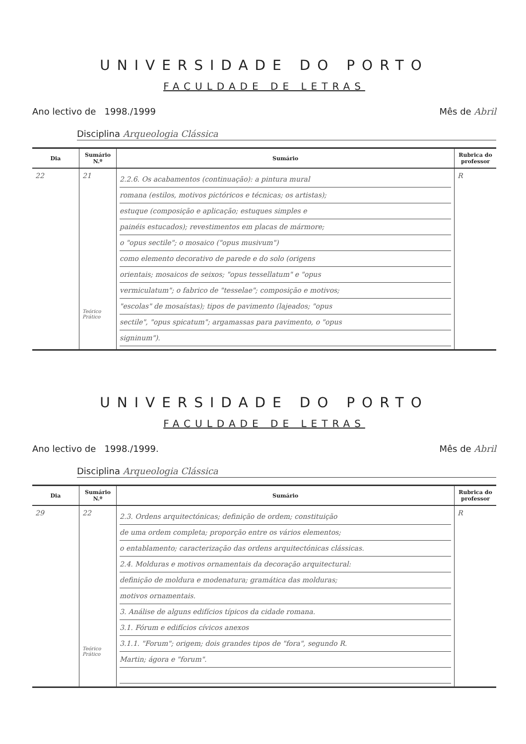UNIVERSIDADE DO PORTO
FACULDADE DE LETRAS
Ano lectivo de 1998./1999 Mês de Abril
Disciplina Arqueologia Clássica
| Dia | Sumário N.º | Sumário | Rubrica do professor |
| --- | --- | --- | --- |
| 22 | 21 Teórico Prático | 2.2.6. Os acabamentos (continuação): a pintura mural romana (estilos, motivos pictóricos e técnicas; os artistas); estuque (composição e aplicação; estuques simples e painéis estucados); revestimentos em placas de mármore; o "opus sectile"; o mosaico ("opus musivum") como elemento decorativo de parede e do solo (origens orientais; mosaicos de seixos; "opus tessellatum" e "opus vermiculatum"; o fabrico de "tesselae"; composição e motivos; "escolas" de mosaístas); tipos de pavimento (lajeados; "opus sectile", "opus spicatum"; argamassas para pavimento, o "opus signinum"). | R |
UNIVERSIDADE DO PORTO
FACULDADE DE LETRAS
Ano lectivo de 1998./1999. Mês de Abril
Disciplina Arqueologia Clássica
| Dia | Sumário N.º | Sumário | Rubrica do professor |
| --- | --- | --- | --- |
| 29 | 22 Teórico Prático | 2.3. Ordens arquitectónicas; definição de ordem; constituição de uma ordem completa; proporção entre os vários elementos; o entablamento; caracterização das ordens arquitectónicas clássicas. 2.4. Molduras e motivos ornamentais da decoração arquitectural: definição de moldura e modenatura; gramática das molduras; motivos ornamentais. 3. Análise de alguns edifícios típicos da cidade romana. 3.1. Fórum e edifícios cívicos anexos 3.1.1. "Forum"; origem; dois grandes tipos de "fora", segundo R. Martin; ágora e "forum". | R |